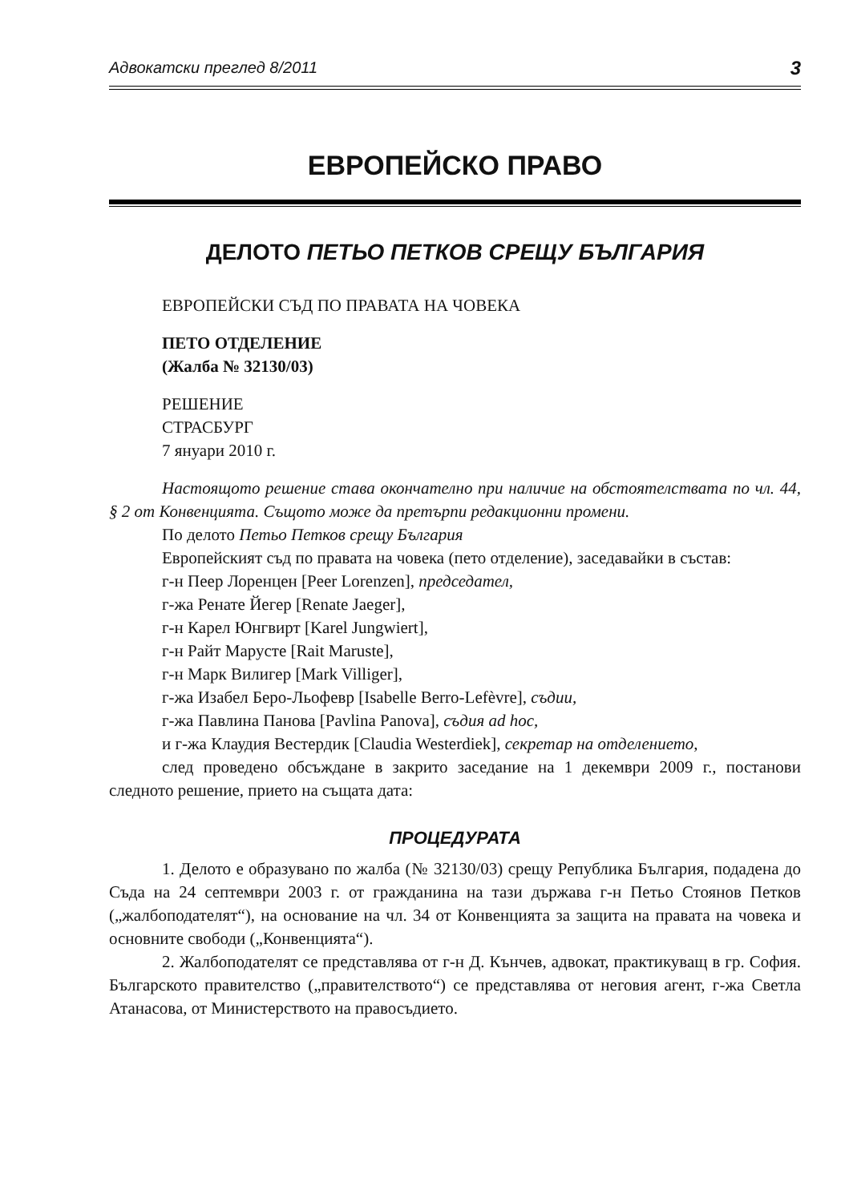Адвокатски преглед 8/2011 3
ЕВРОПЕЙСКО ПРАВО
ДЕЛОТО ПЕТЬО ПЕТКОВ СРЕЩУ БЪЛГАРИЯ
ЕВРОПЕЙСКИ СЪД ПО ПРАВАТА НА ЧОВЕКА
ПЕТО ОТДЕЛЕНИЕ
(Жалба № 32130/03)
РЕШЕНИЕ
СТРАСБУРГ
7 януари 2010 г.
Настоящото решение става окончателно при наличие на обстоятелствата по чл. 44, § 2 от Конвенцията. Същото може да претърпи редакционни промени.
По делото Петьо Петков срещу България
Европейският съд по правата на човека (пето отделение), заседавайки в състав:
г-н Пеер Лоренцен [Peer Lorenzen], председател,
г-жа Ренате Йегер [Renate Jaeger],
г-н Карел Юнгвирт [Karel Jungwiert],
г-н Райт Марусте [Rait Maruste],
г-н Марк Вилигер [Mark Villiger],
г-жа Изабел Беро-Льофевр [Isabelle Berro-Lefèvre], съдии,
г-жа Павлина Панова [Pavlina Panova], съдия ad hoc,
и г-жа Клаудия Вестердик [Claudia Westerdiek], секретар на отделението,
след проведено обсъждане в закрито заседание на 1 декември 2009 г., постанови следното решение, прието на същата дата:
ПРОЦЕДУРАТА
1. Делото е образувано по жалба (№ 32130/03) срещу Република България, подадена до Съда на 24 септември 2003 г. от гражданина на тази държава г-н Петьо Стоянов Петков („жалбоподателят“), на основание на чл. 34 от Конвенцията за защита на правата на човека и основните свободи („Конвенцията“).
2. Жалбоподателят се представлява от г-н Д. Кънчев, адвокат, практикуващ в гр. София. Българското правителство („правителството“) се представлява от неговия агент, г-жа Светла Атанасова, от Министерството на правосъдието.